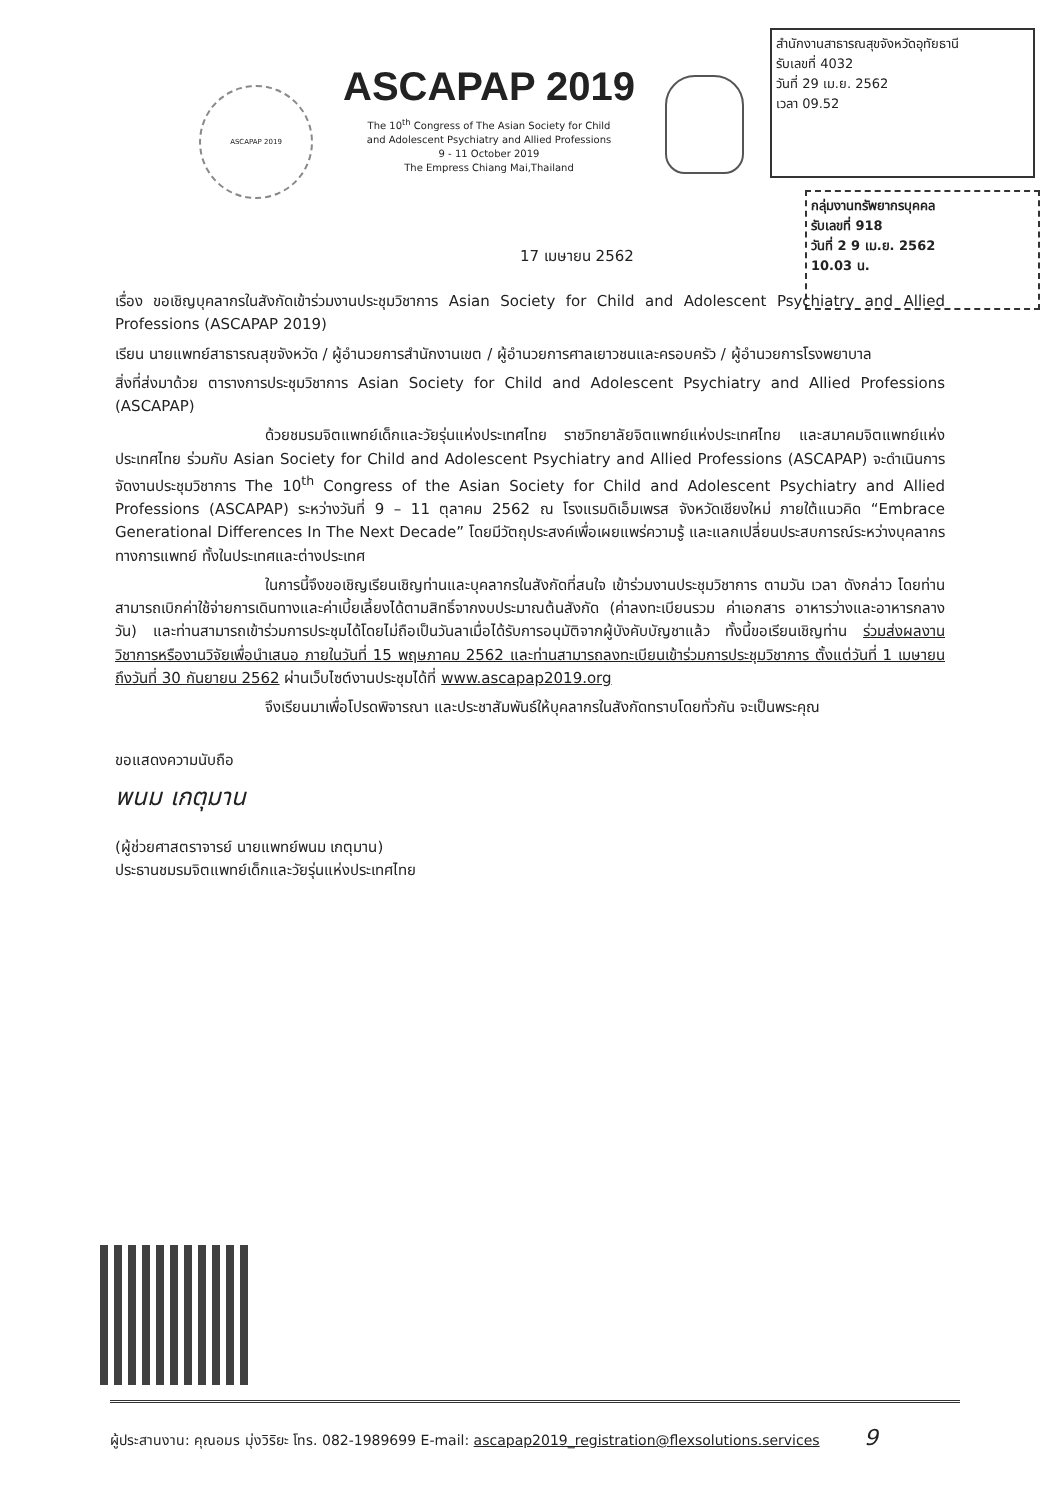ASCAPAP 2019
ASCAPAP 2019
The 10<sup>th</sup> Congress of The Asian Society for Child
and Adolescent Psychiatry and Allied Professions
9 - 11 October 2019
The Empress Chiang Mai,Thailand
สำนักงานสาธารณสุขจังหวัดอุทัยธานี
รับเลขที่ 4032
วันที่ 29 เม.ย. 2562
เวลา 09.52
กลุ่มงานทรัพยากรบุคคล
รับเลขที่ 918
วันที่ 2 9 เม.ย. 2562
10.03 น.
17 เมษายน 2562
เรื่อง ขอเชิญบุคลากรในสังกัดเข้าร่วมงานประชุมวิชาการ Asian Society for Child and Adolescent Psychiatry and Allied Professions (ASCAPAP 2019)
เรียน นายแพทย์สาธารณสุขจังหวัด / ผู้อำนวยการสำนักงานเขต / ผู้อำนวยการศาลเยาวชนและครอบครัว / ผู้อำนวยการโรงพยาบาล
สิ่งที่ส่งมาด้วย ตารางการประชุมวิชาการ Asian Society for Child and Adolescent Psychiatry and Allied Professions (ASCAPAP)
ด้วยชมรมจิตแพทย์เด็กและวัยรุ่นแห่งประเทศไทย ราชวิทยาลัยจิตแพทย์แห่งประเทศไทย และสมาคมจิตแพทย์แห่งประเทศไทย ร่วมกับ Asian Society for Child and Adolescent Psychiatry and Allied Professions (ASCAPAP) จะดำเนินการจัดงานประชุมวิชาการ The 10<sup>th</sup> Congress of the Asian Society for Child and Adolescent Psychiatry and Allied Professions (ASCAPAP) ระหว่างวันที่ 9 – 11 ตุลาคม 2562 ณ โรงแรมดิเอ็มเพรส จังหวัดเชียงใหม่ ภายใต้แนวคิด “Embrace Generational Differences In The Next Decade” โดยมีวัตถุประสงค์เพื่อเผยแพร่ความรู้ และแลกเปลี่ยนประสบการณ์ระหว่างบุคลากรทางการแพทย์ ทั้งในประเทศและต่างประเทศ
ในการนี้จึงขอเชิญเรียนเชิญท่านและบุคลากรในสังกัดที่สนใจ เข้าร่วมงานประชุมวิชาการ ตามวัน เวลา ดังกล่าว โดยท่านสามารถเบิกค่าใช้จ่ายการเดินทางและค่าเบี้ยเลี้ยงได้ตามสิทธิ์จากงบประมาณต้นสังกัด (ค่าลงทะเบียนรวม ค่าเอกสาร อาหารว่างและอาหารกลางวัน) และท่านสามารถเข้าร่วมการประชุมได้โดยไม่ถือเป็นวันลาเมื่อได้รับการอนุมัติจากผู้บังคับบัญชาแล้ว ทั้งนี้ขอเรียนเชิญท่าน ร่วมส่งผลงานวิชาการหรืองานวิจัยเพื่อนำเสนอ ภายในวันที่ 15 พฤษภาคม 2562 และท่านสามารถลงทะเบียนเข้าร่วมการประชุมวิชาการ ตั้งแต่วันที่ 1 เมษายน ถึงวันที่ 30 กันยายน 2562 ผ่านเว็บไซต์งานประชุมได้ที่ www.ascapap2019.org
จึงเรียนมาเพื่อโปรดพิจารณา และประชาสัมพันธ์ให้บุคลากรในสังกัดทราบโดยทั่วกัน จะเป็นพระคุณ
ขอแสดงความนับถือ
พนม เกตุมาน
(ผู้ช่วยศาสตราจารย์ นายแพทย์พนม เกตุมาน)
ประธานชมรมจิตแพทย์เด็กและวัยรุ่นแห่งประเทศไทย
ผู้ประสานงาน: คุณอมร มุ่งวิริยะ โทร. 082-1989699 E-mail: ascapap2019_registration@flexsolutions.services 9